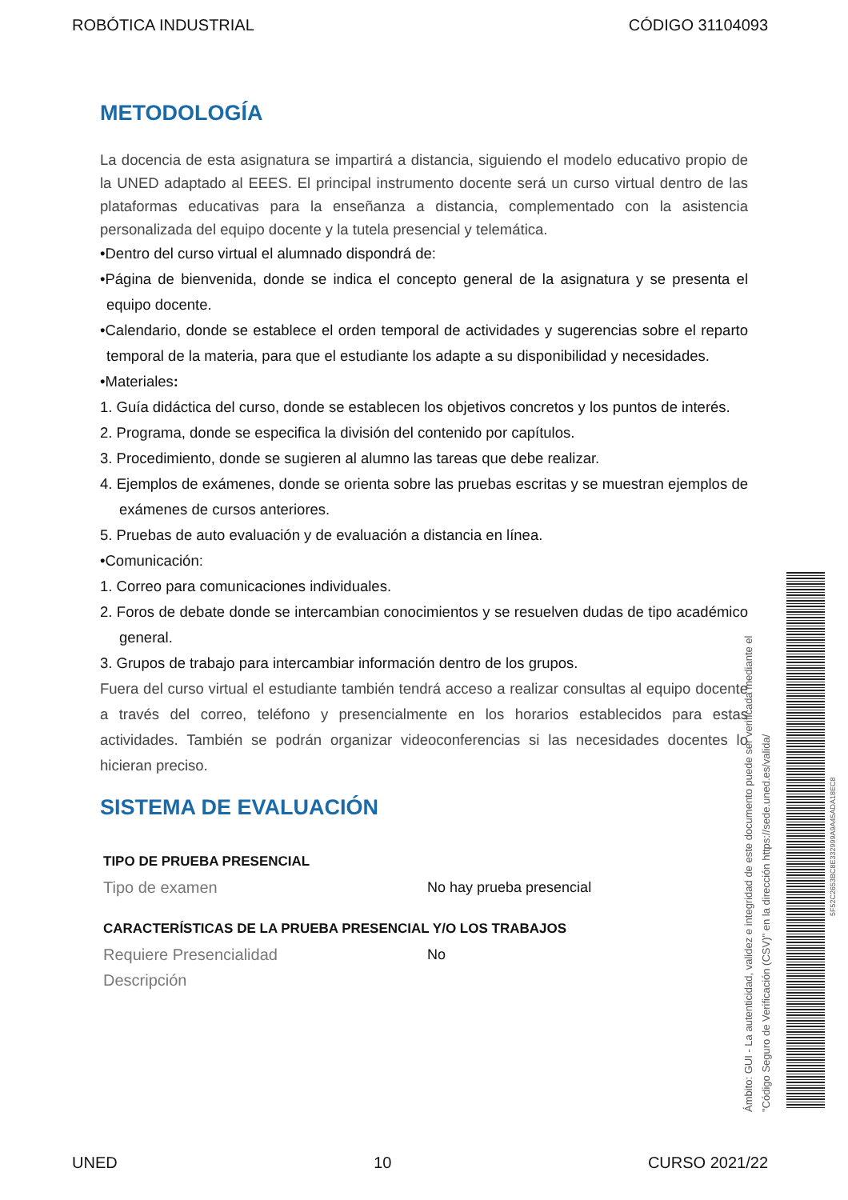ROBÓTICA INDUSTRIAL CÓDIGO 31104093
METODOLOGÍA
La docencia de esta asignatura se impartirá a distancia, siguiendo el modelo educativo propio de la UNED adaptado al EEES. El principal instrumento docente será un curso virtual dentro de las plataformas educativas para la enseñanza a distancia, complementado con la asistencia personalizada del equipo docente y la tutela presencial y telemática.
•Dentro del curso virtual el alumnado dispondrá de:
•Página de bienvenida, donde se indica el concepto general de la asignatura y se presenta el equipo docente.
•Calendario, donde se establece el orden temporal de actividades y sugerencias sobre el reparto temporal de la materia, para que el estudiante los adapte a su disponibilidad y necesidades.
•Materiales:
1. Guía didáctica del curso, donde se establecen los objetivos concretos y los puntos de interés.
2. Programa, donde se especifica la división del contenido por capítulos.
3. Procedimiento, donde se sugieren al alumno las tareas que debe realizar.
4. Ejemplos de exámenes, donde se orienta sobre las pruebas escritas y se muestran ejemplos de exámenes de cursos anteriores.
5. Pruebas de auto evaluación y de evaluación a distancia en línea.
•Comunicación:
1. Correo para comunicaciones individuales.
2. Foros de debate donde se intercambian conocimientos y se resuelven dudas de tipo académico general.
3. Grupos de trabajo para intercambiar información dentro de los grupos.
Fuera del curso virtual el estudiante también tendrá acceso a realizar consultas al equipo docente a través del correo, teléfono y presencialmente en los horarios establecidos para estas actividades. También se podrán organizar videoconferencias si las necesidades docentes lo hicieran preciso.
SISTEMA DE EVALUACIÓN
| TIPO DE PRUEBA PRESENCIAL | |
| Tipo de examen | No hay prueba presencial |
| CARACTERÍSTICAS DE LA PRUEBA PRESENCIAL Y/O LOS TRABAJOS | |
| Requiere Presencialidad | No |
| Descripción | |
Ámbito: GUI - La autenticidad, validez e integridad de este documento puede ser verificada mediante el
"Código Seguro de Verificación (CSV)" en la dirección https://sede.uned.es/valida/
5F52C2653BC8E332999A9A45ADA18EC8
UNED 10 CURSO 2021/22